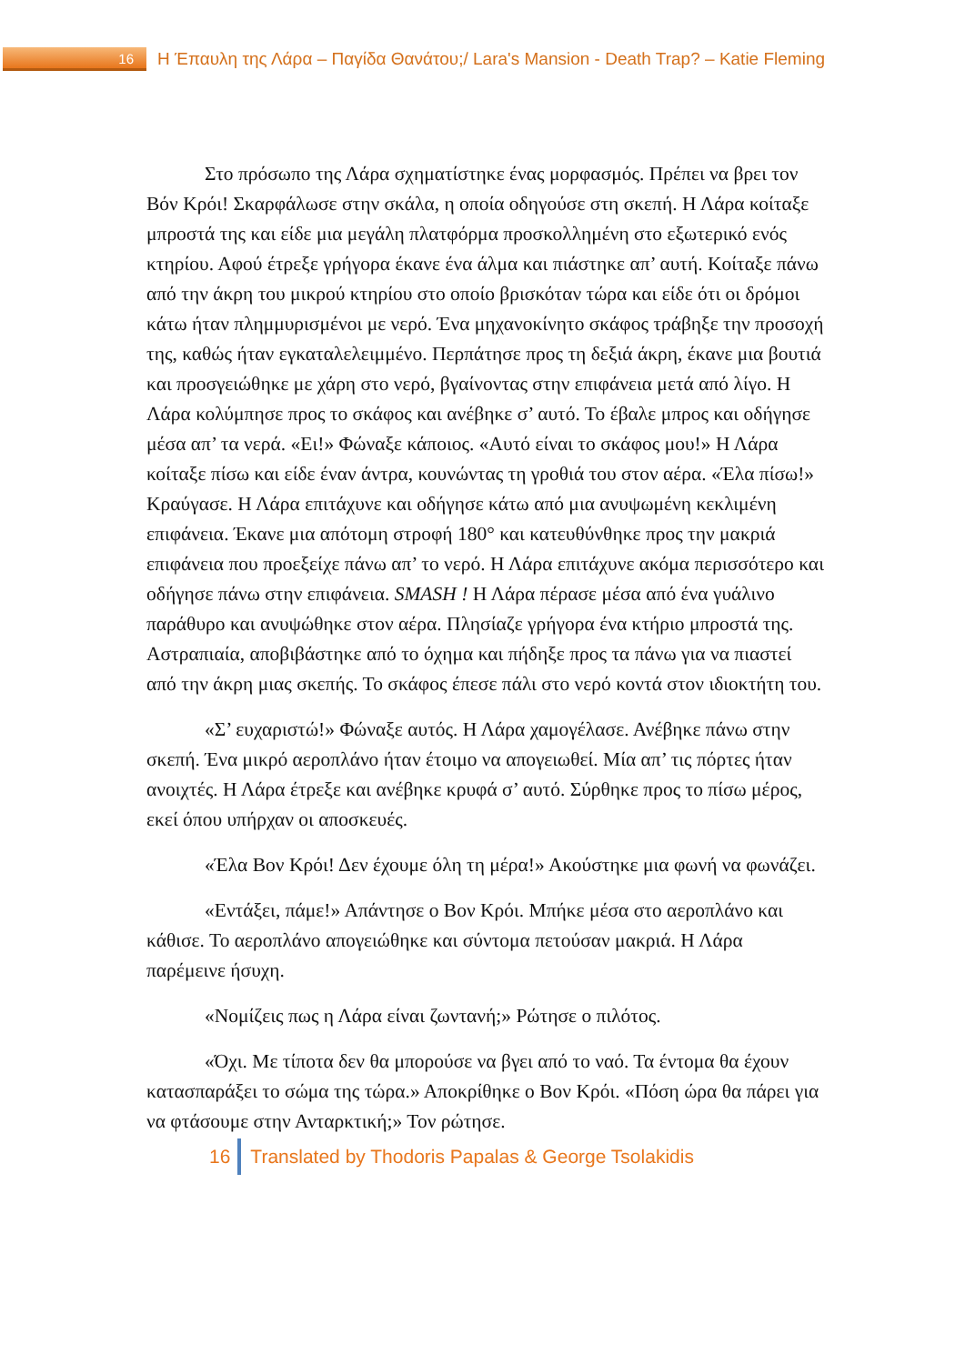16
Η Έπαυλη της Λάρα – Παγίδα Θανάτου;/ Lara's Mansion - Death Trap? – Katie Fleming
Στο πρόσωπο της Λάρα σχηματίστηκε ένας μορφασμός. Πρέπει να βρει τον Βόν Κρόι! Σκαρφάλωσε στην σκάλα, η οποία οδηγούσε στη σκεπή. Η Λάρα κοίταξε μπροστά της και είδε μια μεγάλη πλατφόρμα προσκολλημένη στο εξωτερικό ενός κτηρίου. Αφού έτρεξε γρήγορα έκανε ένα άλμα και πιάστηκε απ’ αυτή. Κοίταξε πάνω από την άκρη του μικρού κτηρίου στο οποίο βρισκόταν τώρα και είδε ότι οι δρόμοι κάτω ήταν πλημμυρισμένοι με νερό. Ένα μηχανοκίνητο σκάφος τράβηξε την προσοχή της, καθώς ήταν εγκαταλελειμμένο. Περπάτησε προς τη δεξιά άκρη, έκανε μια βουτιά και προσγειώθηκε με χάρη στο νερό, βγαίνοντας στην επιφάνεια μετά από λίγο. Η Λάρα κολύμπησε προς το σκάφος και ανέβηκε σ’ αυτό. Το έβαλε μπρος και οδήγησε μέσα απ’ τα νερά. «Ει!» Φώναξε κάποιος. «Αυτό είναι το σκάφος μου!» Η Λάρα κοίταξε πίσω και είδε έναν άντρα, κουνώντας τη γροθιά του στον αέρα. «Έλα πίσω!» Κραύγασε. Η Λάρα επιτάχυνε και οδήγησε κάτω από μια ανυψωμένη κεκλιμένη επιφάνεια. Έκανε μια απότομη στροφή 180° και κατευθύνθηκε προς την μακριά επιφάνεια που προεξείχε πάνω απ’ το νερό. Η Λάρα επιτάχυνε ακόμα περισσότερο και οδήγησε πάνω στην επιφάνεια. SMASH ! Η Λάρα πέρασε μέσα από ένα γυάλινο παράθυρο και ανυψώθηκε στον αέρα. Πλησίαζε γρήγορα ένα κτήριο μπροστά της. Αστραπιαία, αποβιβάστηκε από το όχημα και πήδηξε προς τα πάνω για να πιαστεί από την άκρη μιας σκεπής. Το σκάφος έπεσε πάλι στο νερό κοντά στον ιδιοκτήτη του.
«Σ’ ευχαριστώ!» Φώναξε αυτός. Η Λάρα χαμογέλασε. Ανέβηκε πάνω στην σκεπή. Ένα μικρό αεροπλάνο ήταν έτοιμο να απογειωθεί. Μία απ’ τις πόρτες ήταν ανοιχτές. Η Λάρα έτρεξε και ανέβηκε κρυφά σ’ αυτό. Σύρθηκε προς το πίσω μέρος, εκεί όπου υπήρχαν οι αποσκευές.
«Έλα Βον Κρόι! Δεν έχουμε όλη τη μέρα!» Ακούστηκε μια φωνή να φωνάζει.
«Εντάξει, πάμε!» Απάντησε ο Βον Κρόι. Μπήκε μέσα στο αεροπλάνο και κάθισε. Το αεροπλάνο απογειώθηκε και σύντομα πετούσαν μακριά. Η Λάρα παρέμεινε ήσυχη.
«Νομίζεις πως η Λάρα είναι ζωντανή;» Ρώτησε ο πιλότος.
«Όχι. Με τίποτα δεν θα μπορούσε να βγει από το ναό. Τα έντομα θα έχουν κατασπαράξει το σώμα της τώρα.» Αποκρίθηκε ο Βον Κρόι. «Πόση ώρα θα πάρει για να φτάσουμε στην Ανταρκτική;» Τον ρώτησε.
16 Translated by Thodoris Papalas & George Tsolakidis